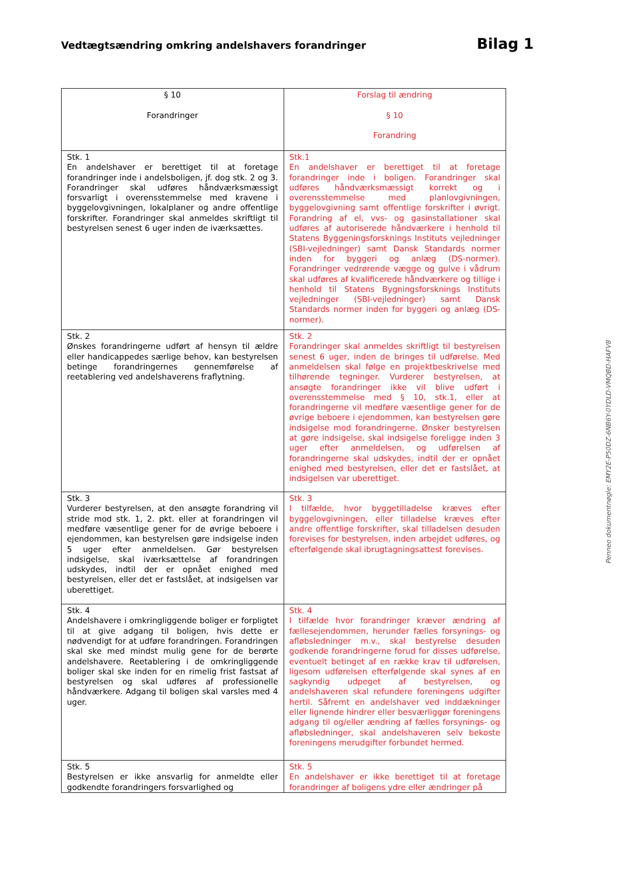Vedtægtsændring omkring andelshavers forandringer
Bilag 1
| § 10 Forandringer | Forslag til ændring § 10 Forandring |
| --- | --- |
| Stk. 1 En andelshaver er berettiget til at foretage forandringer inde i andelsboligen, jf. dog stk. 2 og 3. Forandringer skal udføres håndværksmæssigt forsvarligt i overensstemmelse med kravene i byggelovgivningen, lokalplaner og andre offentlige forskrifter. Forandringer skal anmeldes skriftligt til bestyrelsen senest 6 uger inden de iværksættes. | Stk.1 En andelshaver er berettiget til at foretage forandringer inde i boligen. Forandringer skal udføres håndværksmæssigt korrekt og i overensstemmelse med planlovgivningen, byggelovgivning samt offentlige forskrifter i øvrigt. Forandring af el, vvs- og gasinstallationer skal udføres af autoriserede håndværkere i henhold til Statens Byggeningsforsknings Instituts vejledninger (SBI-vejledninger) samt Dansk Standards normer inden for byggeri og anlæg (DS-normer). Forandringer vedrørende vægge og gulve i vådrum skal udføres af kvalificerede håndværkere og tillige i henhold til Statens Bygningsforsknings Instituts vejledninger (SBI-vejledninger) samt Dansk Standards normer inden for byggeri og anlæg (DS-normer). |
| Stk. 2 Ønskes forandringerne udført af hensyn til ældre eller handicappedes særlige behov, kan bestyrelsen betinge forandringernes gennemførelse af reetablering ved andelshaverens fraflytning. | Stk. 2 Forandringer skal anmeldes skriftligt til bestyrelsen senest 6 uger, inden de bringes til udførelse. Med anmeldelsen skal følge en projektbeskrivelse med tilhørende tegninger. Vurderer bestyrelsen, at ansøgte forandringer ikke vil blive udført i overensstemmelse med § 10, stk.1, eller at forandringerne vil medføre væsentlige gener for de øvrige beboere i ejendommen, kan bestyrelsen gøre indsigelse mod forandringerne. Ønsker bestyrelsen at gøre indsigelse, skal indsigelse foreligge inden 3 uger efter anmeldelsen, og udførelsen af forandringerne skal udskydes, indtil der er opnået enighed med bestyrelsen, eller det er fastslået, at indsigelsen var uberettiget. |
| Stk. 3 Vurderer bestyrelsen, at den ansøgte forandring vil stride mod stk. 1, 2. pkt. eller at forandringen vil medføre væsentlige gener for de øvrige beboere i ejendommen, kan bestyrelsen gøre indsigelse inden 5 uger efter anmeldelsen. Gør bestyrelsen indsigelse, skal iværksættelse af forandringen udskydes, indtil der er opnået enighed med bestyrelsen, eller det er fastslået, at indsigelsen var uberettiget. | Stk. 3 I tilfælde, hvor byggetilladelse kræves efter byggelovgivningen, eller tilladelse kræves efter andre offentlige forskrifter, skal tilladelsen desuden forevises for bestyrelsen, inden arbejdet udføres, og efterfølgende skal ibrugtagningsattest forevises. |
| Stk. 4 Andelshavere i omkringliggende boliger er forpligtet til at give adgang til boligen, hvis dette er nødvendigt for at udføre forandringen. Forandringen skal ske med mindst mulig gene for de berørte andelshavere. Reetablering i de omkringliggende boliger skal ske inden for en rimelig frist fastsat af bestyrelsen og skal udføres af professionelle håndværkere. Adgang til boligen skal varsles med 4 uger. | Stk. 4 I tilfælde hvor forandringer kræver ændring af fællesejendommen, herunder fælles forsynings- og afløbsledninger m.v., skal bestyrelse desuden godkende forandringerne forud for disses udførelse, eventuelt betinget af en række krav til udførelsen, ligesom udførelsen efterfølgende skal synes af en sagkyndig udpeget af bestyrelsen, og andelshaveren skal refundere foreningens udgifter hertil. Såfremt en andelshaver ved inddækninger eller lignende hindrer eller besværliggør foreningens adgang til og/eller ændring af fælles forsynings- og afløbsledninger, skal andelshaveren selv bekoste foreningens merudgifter forbundet hermed. |
| Stk. 5 Bestyrelsen er ikke ansvarlig for anmeldte eller godkendte forandringers forsvarlighed og | Stk. 5 En andelshaver er ikke berettiget til at foretage forandringer af boligens ydre eller ændringer på |
Penneo dokumentnøgle: EMY2E-P50DZ-6NB6Y-0YDLD-VMQBD-HAFV8